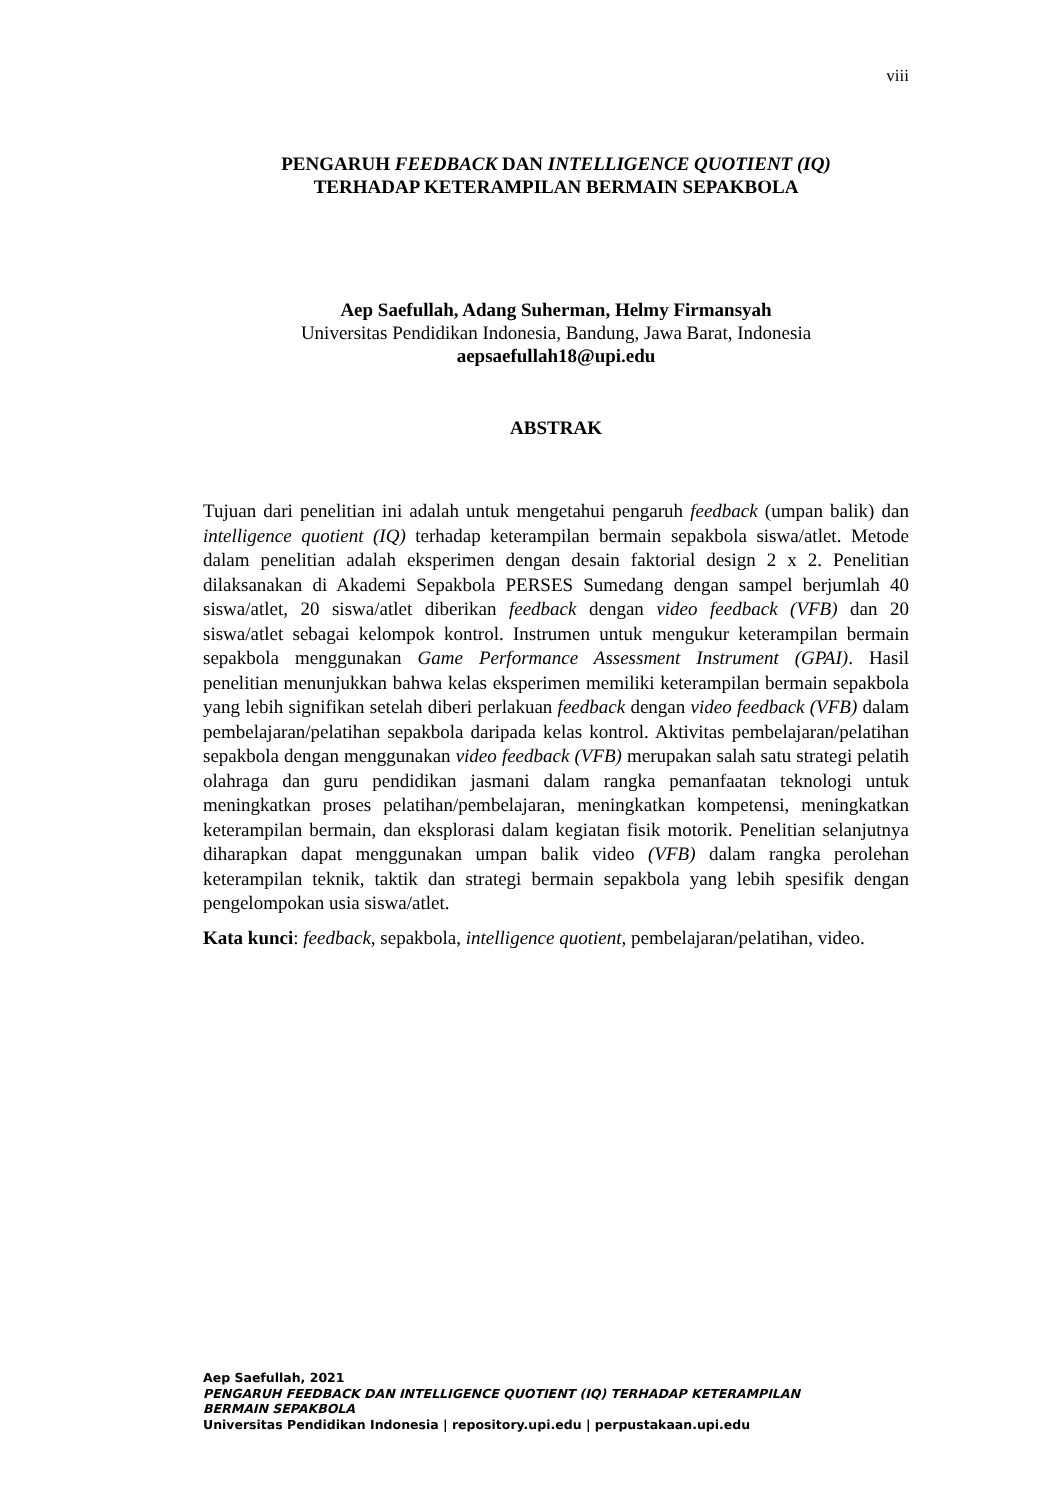viii
PENGARUH FEEDBACK DAN INTELLIGENCE QUOTIENT (IQ)
TERHADAP KETERAMPILAN BERMAIN SEPAKBOLA
Aep Saefullah, Adang Suherman, Helmy Firmansyah
Universitas Pendidikan Indonesia, Bandung, Jawa Barat, Indonesia
aepsaefullah18@upi.edu
ABSTRAK
Tujuan dari penelitian ini adalah untuk mengetahui pengaruh feedback (umpan balik) dan intelligence quotient (IQ) terhadap keterampilan bermain sepakbola siswa/atlet. Metode dalam penelitian adalah eksperimen dengan desain faktorial design 2 x 2. Penelitian dilaksanakan di Akademi Sepakbola PERSES Sumedang dengan sampel berjumlah 40 siswa/atlet, 20 siswa/atlet diberikan feedback dengan video feedback (VFB) dan 20 siswa/atlet sebagai kelompok kontrol. Instrumen untuk mengukur keterampilan bermain sepakbola menggunakan Game Performance Assessment Instrument (GPAI). Hasil penelitian menunjukkan bahwa kelas eksperimen memiliki keterampilan bermain sepakbola yang lebih signifikan setelah diberi perlakuan feedback dengan video feedback (VFB) dalam pembelajaran/pelatihan sepakbola daripada kelas kontrol. Aktivitas pembelajaran/pelatihan sepakbola dengan menggunakan video feedback (VFB) merupakan salah satu strategi pelatih olahraga dan guru pendidikan jasmani dalam rangka pemanfaatan teknologi untuk meningkatkan proses pelatihan/pembelajaran, meningkatkan kompetensi, meningkatkan keterampilan bermain, dan eksplorasi dalam kegiatan fisik motorik. Penelitian selanjutnya diharapkan dapat menggunakan umpan balik video (VFB) dalam rangka perolehan keterampilan teknik, taktik dan strategi bermain sepakbola yang lebih spesifik dengan pengelompokan usia siswa/atlet.
Kata kunci: feedback, sepakbola, intelligence quotient, pembelajaran/pelatihan, video.
Aep Saefullah, 2021
PENGARUH FEEDBACK DAN INTELLIGENCE QUOTIENT (IQ) TERHADAP KETERAMPILAN
BERMAIN SEPAKBOLA
Universitas Pendidikan Indonesia | repository.upi.edu | perpustakaan.upi.edu